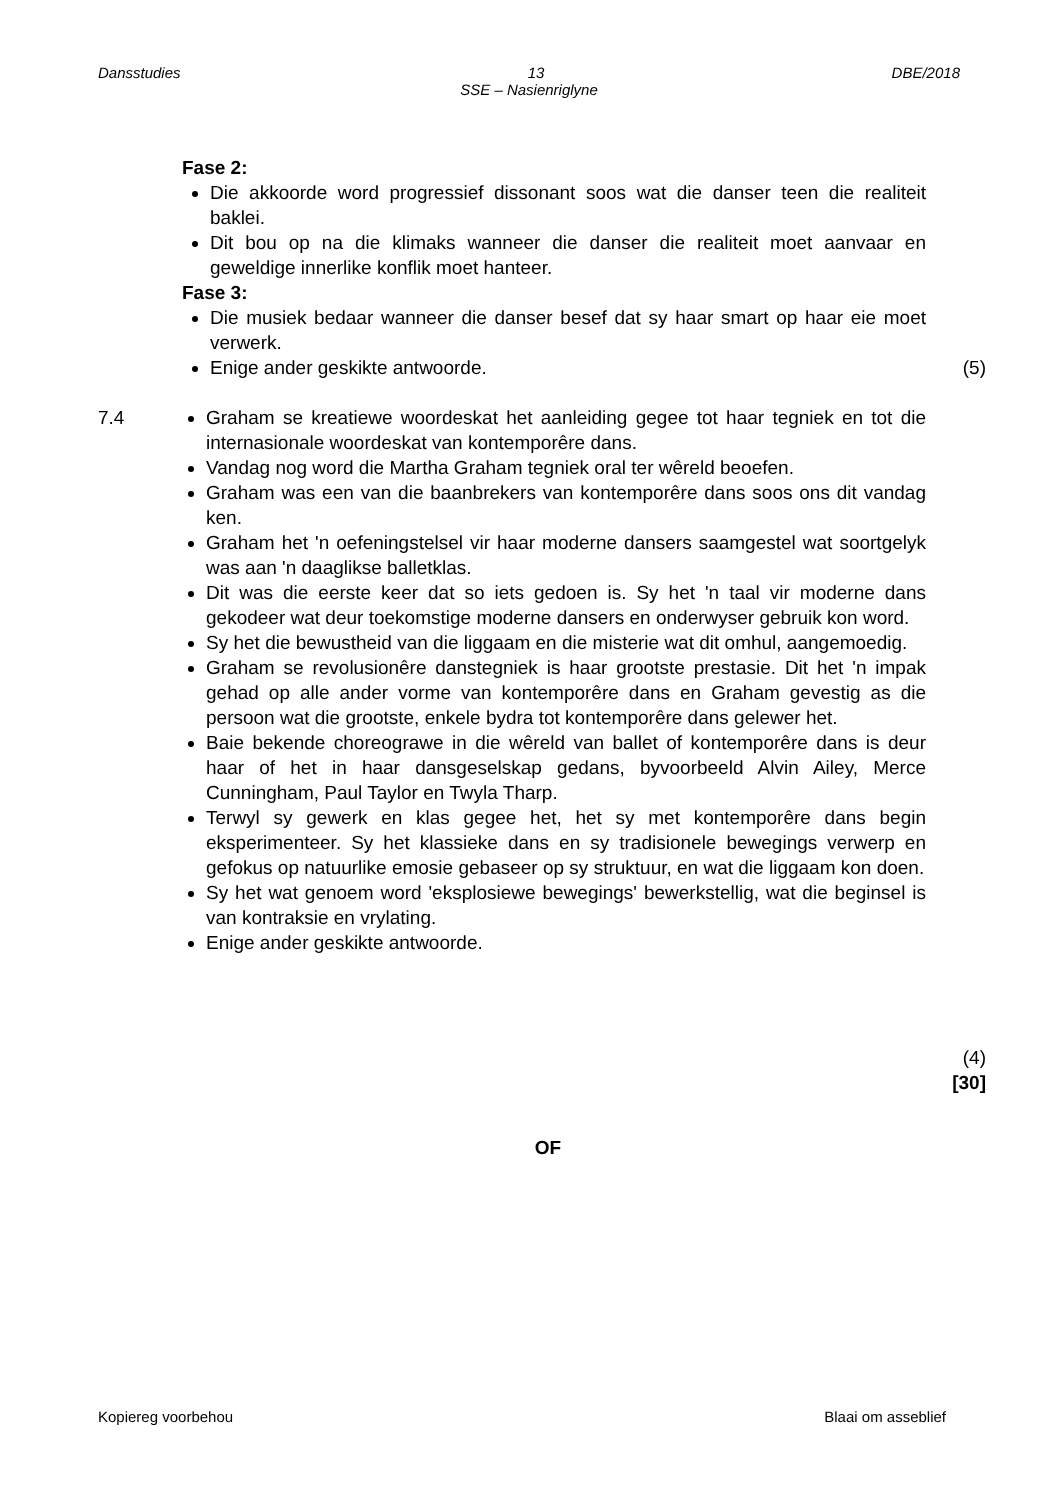Dansstudies 13 DBE/2018
SSE – Nasienriglyne
Fase 2:
Die akkoorde word progressief dissonant soos wat die danser teen die realiteit baklei.
Dit bou op na die klimaks wanneer die danser die realiteit moet aanvaar en geweldige innerlike konflik moet hanteer.
Fase 3:
Die musiek bedaar wanneer die danser besef dat sy haar smart op haar eie moet verwerk.
Enige ander geskikte antwoorde.
(5)
7.4 Graham se kreatiewe woordeskat het aanleiding gegee tot haar tegniek en tot die internasionale woordeskat van kontemporêre dans.
Vandag nog word die Martha Graham tegniek oral ter wêreld beoefen.
Graham was een van die baanbrekers van kontemporêre dans soos ons dit vandag ken.
Graham het 'n oefeningstelsel vir haar moderne dansers saamgestel wat soortgelyk was aan 'n daaglikse balletklas.
Dit was die eerste keer dat so iets gedoen is. Sy het 'n taal vir moderne dans gekodeer wat deur toekomstige moderne dansers en onderwyser gebruik kon word.
Sy het die bewustheid van die liggaam en die misterie wat dit omhul, aangemoedig.
Graham se revolusionêre danstegniek is haar grootste prestasie. Dit het 'n impak gehad op alle ander vorme van kontemporêre dans en Graham gevestig as die persoon wat die grootste, enkele bydra tot kontemporêre dans gelewer het.
Baie bekende choreograwe in die wêreld van ballet of kontemporêre dans is deur haar of het in haar dansgeselskap gedans, byvoorbeeld Alvin Ailey, Merce Cunningham, Paul Taylor en Twyla Tharp.
Terwyl sy gewerk en klas gegee het, het sy met kontemporêre dans begin eksperimenteer. Sy het klassieke dans en sy tradisionele bewegings verwerp en gefokus op natuurlike emosie gebaseer op sy struktuur, en wat die liggaam kon doen.
Sy het wat genoem word 'eksplosiewe bewegings' bewerkstellig, wat die beginsel is van kontraksie en vrylating.
Enige ander geskikte antwoorde.
(4)
[30]
OF
Kopiereg voorbehou Blaai om asseblief